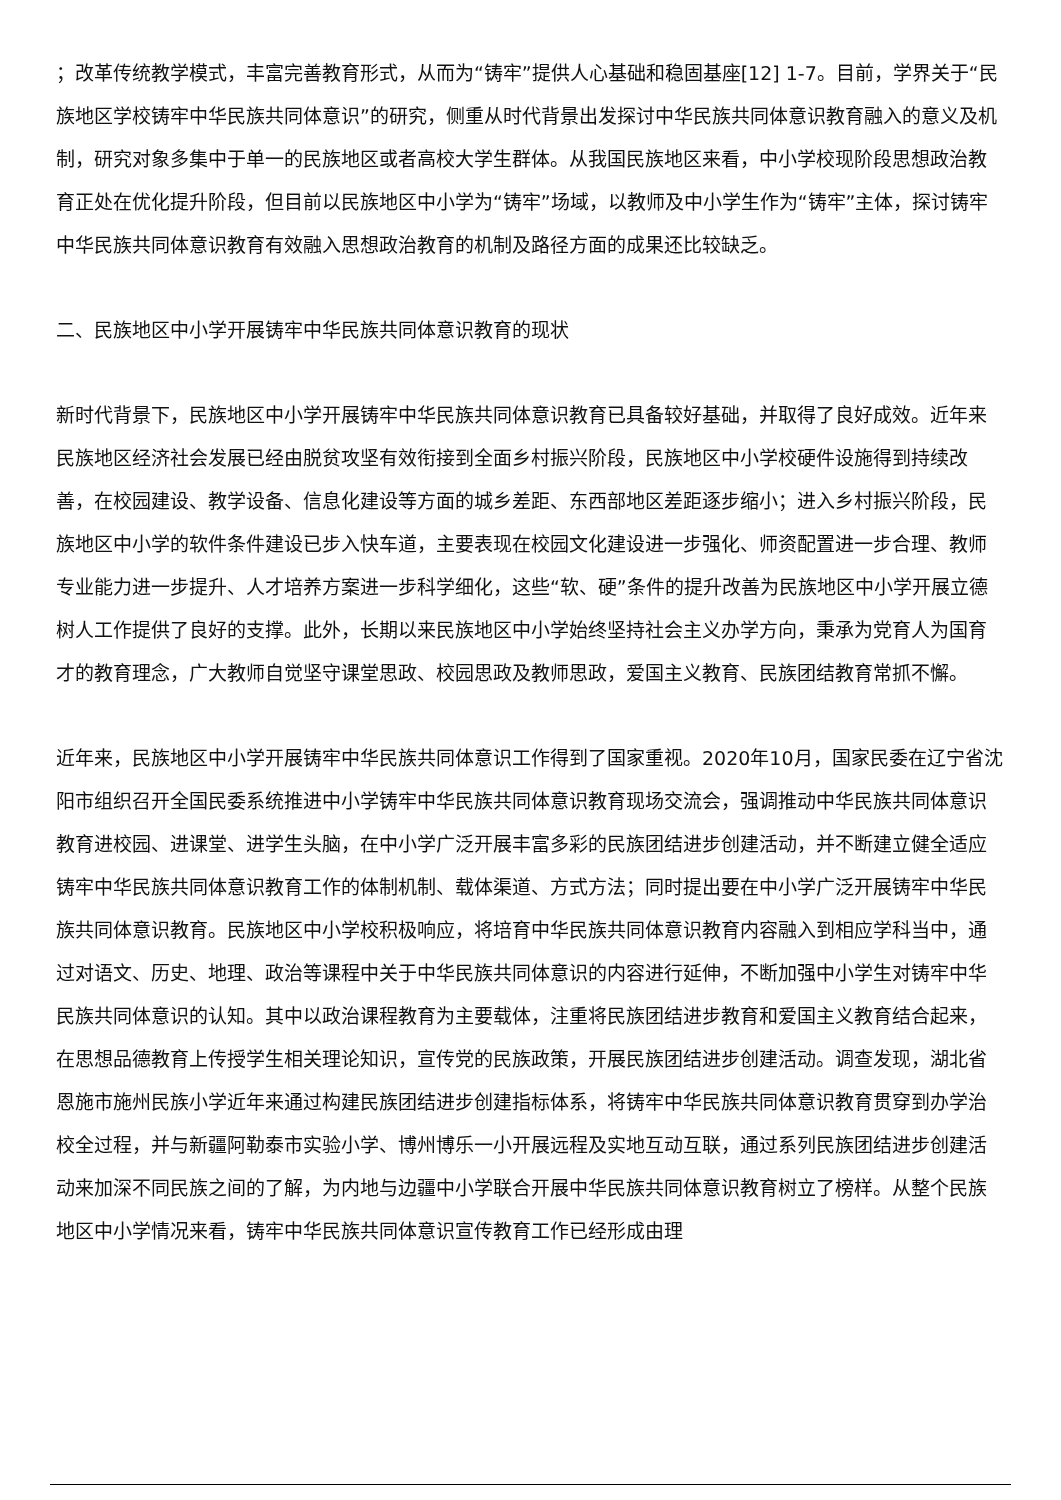；改革传统教学模式，丰富完善教育形式，从而为“铸牢”提供人心基础和稳固基座[12] 1-7。目前，学界关于“民族地区学校铸牢中华民族共同体意识”的研究，侧重从时代背景出发探讨中华民族共同体意识教育融入的意义及机制，研究对象多集中于单一的民族地区或者高校大学生群体。从我国民族地区来看，中小学校现阶段思想政治教育正处在优化提升阶段，但目前以民族地区中小学为“铸牢”场域，以教师及中小学生作为“铸牢”主体，探讨铸牢中华民族共同体意识教育有效融入思想政治教育的机制及路径方面的成果还比较缺乏。
二、民族地区中小学开展铸牢中华民族共同体意识教育的现状
新时代背景下，民族地区中小学开展铸牢中华民族共同体意识教育已具备较好基础，并取得了良好成效。近年来民族地区经济社会发展已经由脱贫攻坚有效衔接到全面乡村振兴阶段，民族地区中小学校硬件设施得到持续改善，在校园建设、教学设备、信息化建设等方面的城乡差距、东西部地区差距逐步缩小；进入乡村振兴阶段，民族地区中小学的软件条件建设已步入快车道，主要表现在校园文化建设进一步强化、师资配置进一步合理、教师专业能力进一步提升、人才培养方案进一步科学细化，这些“软、硬”条件的提升改善为民族地区中小学开展立德树人工作提供了良好的支撑。此外，长期以来民族地区中小学始终坚持社会主义办学方向，秉承为党育人为国育才的教育理念，广大教师自觉坚守课堂思政、校园思政及教师思政，爱国主义教育、民族团结教育常抓不懈。
近年来，民族地区中小学开展铸牢中华民族共同体意识工作得到了国家重视。2020年10月，国家民委在辽宁省沈阳市组织召开全国民委系统推进中小学铸牢中华民族共同体意识教育现场交流会，强调推动中华民族共同体意识教育进校园、进课堂、进学生头脑，在中小学广泛开展丰富多彩的民族团结进步创建活动，并不断建立健全适应铸牢中华民族共同体意识教育工作的体制机制、载体渠道、方式方法；同时提出要在中小学广泛开展铸牢中华民族共同体意识教育。民族地区中小学校积极响应，将培育中华民族共同体意识教育内容融入到相应学科当中，通过对语文、历史、地理、政治等课程中关于中华民族共同体意识的内容进行延伸，不断加强中小学生对铸牢中华民族共同体意识的认知。其中以政治课程教育为主要载体，注重将民族团结进步教育和爱国主义教育结合起来，在思想品德教育上传授学生相关理论知识，宣传党的民族政策，开展民族团结进步创建活动。调查发现，湖北省恩施市施州民族小学近年来通过构建民族团结进步创建指标体系，将铸牢中华民族共同体意识教育贯穿到办学治校全过程，并与新疆阿勒泰市实验小学、博州博乐一小开展远程及实地互动互联，通过系列民族团结进步创建活动来加深不同民族之间的了解，为内地与边疆中小学联合开展中华民族共同体意识教育树立了榜样。从整个民族地区中小学情况来看，铸牢中华民族共同体意识宣传教育工作已经形成由理